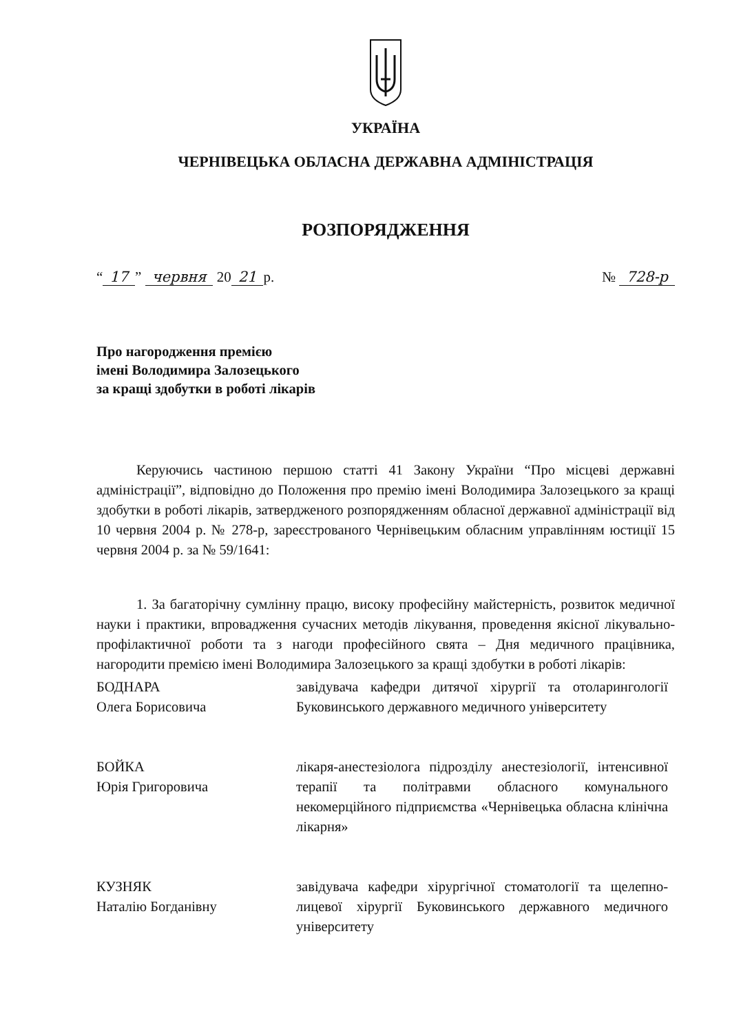УКРАЇНА
ЧЕРНІВЕЦЬКА ОБЛАСНА ДЕРЖАВНА АДМІНІСТРАЦІЯ
РОЗПОРЯДЖЕННЯ
“17” червня 20 21 р. № 728-р
Про нагородження премією
імені Володимира Залозецького
за кращі здобутки в роботі лікарів
Керуючись частиною першою статті 41 Закону України “Про місцеві державні адміністрації”, відповідно до Положення про премію імені Володимира Залозецького за кращі здобутки в роботі лікарів, затвердженого розпорядженням обласної державної адміністрації від 10 червня 2004 р. № 278-р, зареєстрованого Чернівецьким обласним управлінням юстиції 15 червня 2004 р. за № 59/1641:
1. За багаторічну сумлінну працю, високу професійну майстерність, розвиток медичної науки і практики, впровадження сучасних методів лікування, проведення якісної лікувально-профілактичної роботи та з нагоди професійного свята – Дня медичного працівника, нагородити премією імені Володимира Залозецького за кращі здобутки в роботі лікарів:
БОДНАРА
Олега Борисовича
завідувача кафедри дитячої хірургії та отоларингології Буковинського державного медичного університету
БОЙКА
Юрія Григоровича
лікаря-анестезіолога підрозділу анестезіології, інтенсивної терапії та політравми обласного комунального некомерційного підприємства «Чернівецька обласна клінічна лікарня»
КУЗНЯК
Наталію Богданівну
завідувача кафедри хірургічної стоматології та щелепно-лицевої хірургії Буковинського державного медичного університету